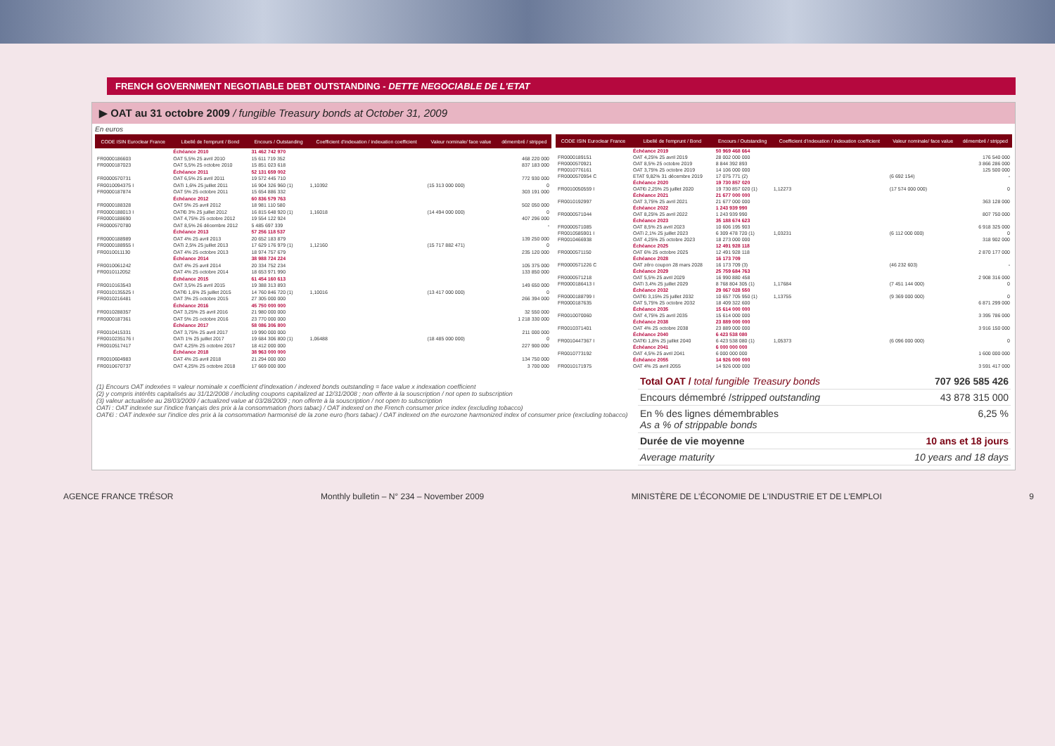FRENCH GOVERNMENT NEGOTIABLE DEBT OUTSTANDING - DETTE NEGOCIABLE DE L'ETAT
▶ OAT au 31 octobre 2009 / fungible Treasury bonds at October 31, 2009
En euros
| CODE ISIN Euroclear France | Libellé de l'emprunt / Bond | Encours / Outstanding | Coefficient d'indexation / indexation coefficient | Valeur nominale/ face value | démembré / stripped |
| --- | --- | --- | --- | --- | --- |
| | Échéance 2010 | 31 462 742 970 | | | |
| FR0000186603 | OAT 5,5% 25 avril 2010 | 15 611 719 352 | | | 468 220 000 |
| FR0000187023 | OAT 5,5% 25 octobre 2010 | 15 851 023 618 | | | 837 183 000 |
| | Échéance 2011 | 52 131 659 002 | | | |
| FR0000570731 | OAT 6,5% 25 avril 2011 | 19 572 445 710 | | | 772 930 000 |
| FR0010094375 I | OATi 1,6% 25 juillet 2011 | 16 904 326 960 (1) | 1,10392 | (15 313 000 000) | 0 |
| FR0000187874 | OAT 5% 25 octobre 2011 | 15 654 886 332 | | | 303 191 000 |
| | Échéance 2012 | 60 836 579 763 | | | |
| FR0000188328 | OAT 5% 25 avril 2012 | 18 981 110 580 | | | 502 050 000 |
| FR0000188013 I | OAT€i 3% 25 juillet 2012 | 16 815 648 920 (1) | 1,16018 | (14 494 000 000) | 0 |
| FR0000188690 | OAT 4,75% 25 octobre 2012 | 19 554 122 924 | | | 407 296 000 |
| FR0000570780 | OAT 8,5% 26 décembre 2012 | 5 485 697 339 | | | - |
| | Échéance 2013 | 57 256 118 537 | | | |
| FR0000188989 | OAT 4% 25 avril 2013 | 20 652 183 879 | | | 139 250 000 |
| FR0000188955 I | OATi 2,5% 25 juillet 2013 | 17 629 176 979 (1) | 1,12160 | (15 717 882 471) | 0 |
| FR0010011130 | OAT 4% 25 octobre 2013 | 18 974 757 679 | | | 235 120 000 |
| | Échéance 2014 | 38 988 724 224 | | | |
| FR0010061242 | OAT 4% 25 avril 2014 | 20 334 752 234 | | | 105 375 000 |
| FR0010112052 | OAT 4% 25 octobre 2014 | 18 653 971 990 | | | 133 850 000 |
| | Échéance 2015 | 61 454 160 613 | | | |
| FR0010163543 | OAT 3,5% 25 avril 2015 | 19 388 313 893 | | | 149 650 000 |
| FR0010135525 I | OAT€i 1,6% 25 juillet 2015 | 14 760 846 720 (1) | 1,10016 | (13 417 000 000) | 0 |
| FR0010216481 | OAT 3% 25 octobre 2015 | 27 305 000 000 | | | 266 394 000 |
| | Échéance 2016 | 45 750 000 000 | | | |
| FR0010288357 | OAT 3,25% 25 avril 2016 | 21 980 000 000 | | | 32 550 000 |
| FR0000187361 | OAT 5% 25 octobre 2016 | 23 770 000 000 | | | 1 218 330 000 |
| | Échéance 2017 | 58 086 306 800 | | | |
| FR0010415331 | OAT 3,75% 25 avril 2017 | 19 990 000 000 | | | 211 000 000 |
| FR0010235176 I | OATi 1% 25 juillet 2017 | 19 684 306 800 (1) | 1,06488 | (18 485 000 000) | 0 |
| FR0010517417 | OAT 4,25% 25 octobre 2017 | 18 412 000 000 | | | 227 900 000 |
| | Échéance 2018 | 38 963 000 000 | | | |
| FR0010604983 | OAT 4% 25 avril 2018 | 21 294 000 000 | | | 134 750 000 |
| FR0010670737 | OAT 4,25% 25 octobre 2018 | 17 669 000 000 | | | 3 700 000 |
| CODE ISIN Euroclear France | Libellé de l'emprunt / Bond | Encours / Outstanding | Coefficient d'indexation / indexation coefficient | Valeur nominale/ face value | démembré / stripped |
| --- | --- | --- | --- | --- | --- |
| | Échéance 2019 | 50 969 468 664 | | | |
| FR0000189151 | OAT 4,25% 25 avril 2019 | 28 002 000 000 | | | 176 540 000 |
| FR0000570921 | OAT 8,5% 25 octobre 2019 | 8 844 392 893 | | | 3 866 286 000 |
| FR0010776161 | OAT 3,75% 25 octobre 2019 | 14 106 000 000 | | | 125 500 000 |
| FR0000570954 C | ETAT 9,82% 31 décembre 2019 | 17 075 771 (2) | | (6 692 154) | - |
| | Échéance 2020 | 19 730 857 020 | | | |
| FR0010050559 I | OAT€i 2,25% 25 juillet 2020 | 19 730 857 020 (1) | 1,12273 | (17 574 000 000) | 0 |
| | Échéance 2021 | 21 677 000 000 | | | |
| FR0010192997 | OAT 3,75% 25 avril 2021 | 21 677 000 000 | | | 363 128 000 |
| | Échéance 2022 | 1 243 939 990 | | | |
| FR0000571044 | OAT 8,25% 25 avril 2022 | 1 243 939 990 | | | 807 750 000 |
| | Échéance 2023 | 35 188 674 623 | | | |
| FR0000571085 | OAT 8,5% 25 avril 2023 | 10 606 195 903 | | | 6 918 325 000 |
| FR0010585901 I | OATi 2,1% 25 juillet 2023 | 6 309 478 720 (1) | 1,03231 | (6 112 000 000) | 0 |
| FR0010466938 | OAT 4,25% 25 octobre 2023 | 18 273 000 000 | | | 318 902 000 |
| | Échéance 2025 | 12 491 928 118 | | | |
| FR0000571150 | OAT 6% 25 octobre 2025 | 12 491 928 118 | | | 2 870 177 000 |
| | Échéance 2028 | 16 173 709 | | | |
| FR0000571226 C | OAT zéro coupon 28 mars 2028 | 16 173 709 (3) | | (46 232 603) | - |
| | Échéance 2029 | 25 759 684 763 | | | |
| FR0000571218 | OAT 5,5% 25 avril 2029 | 16 990 880 458 | | | 2 908 316 000 |
| FR0000186413 I | OATi 3,4% 25 juillet 2029 | 8 768 804 305 (1) | 1,17684 | (7 451 144 000) | 0 |
| | Échéance 2032 | 29 067 028 550 | | | |
| FR0000188799 I | OAT€i 3,15% 25 juillet 2032 | 10 657 705 950 (1) | 1,13755 | (9 369 000 000) | 0 |
| FR0000187635 | OAT 5,75% 25 octobre 2032 | 18 409 322 600 | | | 6 871 299 000 |
| | Échéance 2035 | 15 614 000 000 | | | |
| FR0010070060 | OAT 4,75% 25 avril 2035 | 15 614 000 000 | | | 3 395 786 000 |
| | Échéance 2038 | 23 889 000 000 | | | |
| FR0010371401 | OAT 4% 25 octobre 2038 | 23 889 000 000 | | | 3 916 150 000 |
| | Échéance 2040 | 6 423 538 080 | | | |
| FR0010447367 I | OAT€i 1,8% 25 juillet 2040 | 6 423 538 080 (1) | 1,05373 | (6 096 000 000) | 0 |
| | Échéance 2041 | 6 000 000 000 | | | |
| FR0010773192 | OAT 4,5% 25 avril 2041 | 6 000 000 000 | | | 1 600 000 000 |
| | Échéance 2055 | 14 926 000 000 | | | |
| FR0010171975 | OAT 4% 25 avril 2055 | 14 926 000 000 | | | 3 591 417 000 |
(1) Encours OAT indexées = valeur nominale x coefficient d'indexation / indexed bonds outstanding = face value x indexation coefficient
(2) y compris intérêts capitalisés au 31/12/2008 / including coupons capitalized at 12/31/2008 ; non offerte à la souscription / not open to subscription
(3) valeur actualisée au 28/03/2009 / actualized value at 03/28/2009 ; non offerte à la souscription / not open to subscription
OATi : OAT indexée sur l'indice français des prix à la consommation (hors tabac) / OAT indexed on the French consumer price index (excluding tobacco)
OAT€i : OAT indexée sur l'indice des prix à la consommation harmonisé de la zone euro (hors tabac) / OAT indexed on the eurozone harmonized index of consumer price (excluding tobacco)
Total OAT / total fungible Treasury bonds 707 926 585 426
Encours démembré /stripped outstanding 43 878 315 000
En % des lignes démembrables
As a % of strippable bonds 6,25 %
Durée de vie moyenne 10 ans et 18 jours
Average maturity 10 years and 18 days
AGENCE FRANCE TRÉSOR Monthly bulletin – N° 234 – November 2009 MINISTÈRE DE L'ÉCONOMIE DE L'INDUSTRIE ET DE L'EMPLOI 9